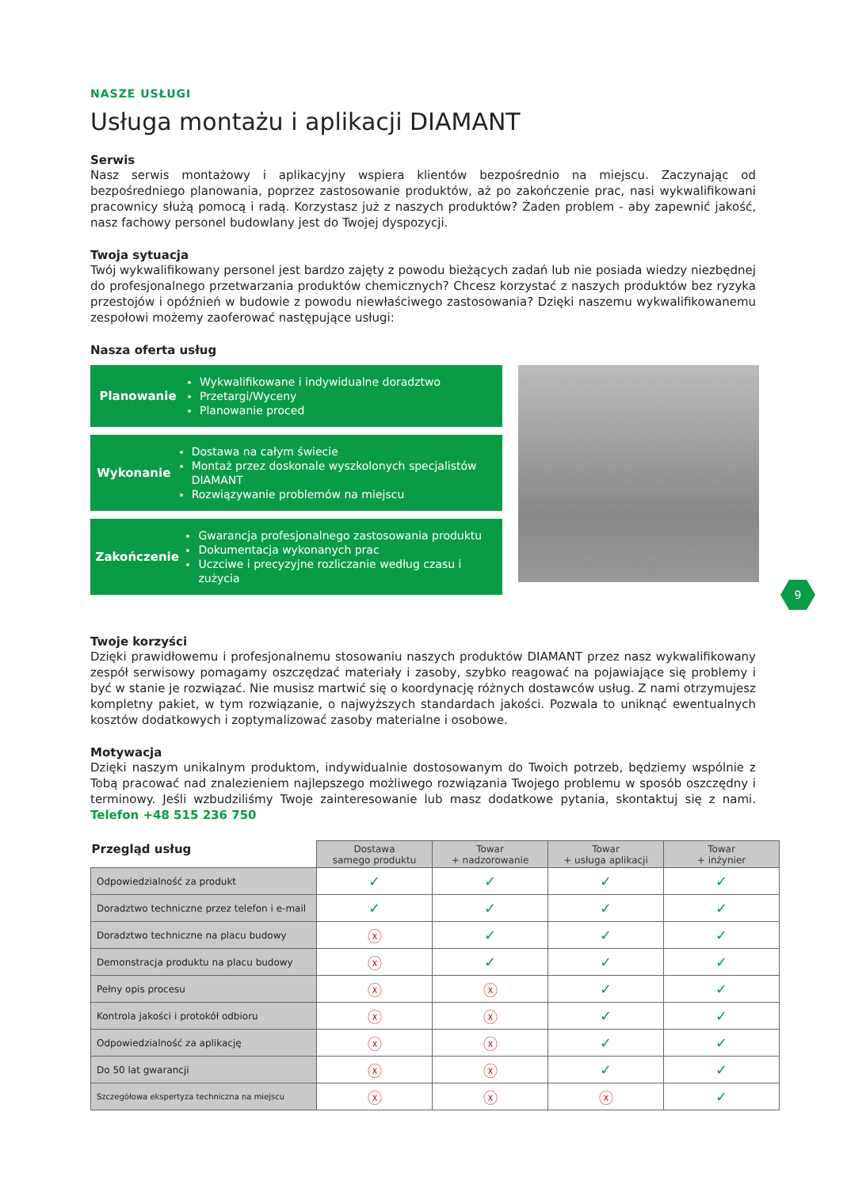NASZE USŁUGI
Usługa montażu i aplikacji DIAMANT
Serwis
Nasz serwis montażowy i aplikacyjny wspiera klientów bezpośrednio na miejscu. Zaczynając od bezpośredniego planowania, poprzez zastosowanie produktów, aż po zakończenie prac, nasi wykwalifikowani pracownicy służą pomocą i radą. Korzystasz już z naszych produktów? Żaden problem - aby zapewnić jakość, nasz fachowy personel budowlany jest do Twojej dyspozycji.
Twoja sytuacja
Twój wykwalifikowany personel jest bardzo zajęty z powodu bieżących zadań lub nie posiada wiedzy niezbędnej do profesjonalnego przetwarzania produktów chemicznych? Chcesz korzystać z naszych produktów bez ryzyka przestojów i opóźnień w budowie z powodu niewłaściwego zastosowania? Dzięki naszemu wykwalifikowanemu zespołowi możemy zaoferować następujące usługi:
Nasza oferta usług
Planowanie
Wykwalifikowane i indywidualne doradztwo
Przetargi/Wyceny
Planowanie proced
Wykonanie
Dostawa na całym świecie
Montaż przez doskonale wyszkolonych specjalistów DIAMANT
Rozwiązywanie problemów na miejscu
Zakończenie
Gwarancja profesjonalnego zastosowania produktu
Dokumentacja wykonanych prac
Uczciwe i precyzyjne rozliczanie według czasu i zużycia
9
Twoje korzyści
Dzięki prawidłowemu i profesjonalnemu stosowaniu naszych produktów DIAMANT przez nasz wykwalifikowany zespół serwisowy pomagamy oszczędzać materiały i zasoby, szybko reagować na pojawiające się problemy i być w stanie je rozwiązać. Nie musisz martwić się o koordynację różnych dostawców usług. Z nami otrzymujesz kompletny pakiet, w tym rozwiązanie, o najwyższych standardach jakości. Pozwala to uniknąć ewentualnych kosztów dodatkowych i zoptymalizować zasoby materialne i osobowe.
Motywacja
Dzięki naszym unikalnym produktom, indywidualnie dostosowanym do Twoich potrzeb, będziemy wspólnie z Tobą pracować nad znalezieniem najlepszego możliwego rozwiązania Twojego problemu w sposób oszczędny i terminowy. Jeśli wzbudziliśmy Twoje zainteresowanie lub masz dodatkowe pytania, skontaktuj się z nami. Telefon +48 515 236 750
| Przegląd usług | Dostawa samego produktu | Towar + nadzorowanie | Towar + usługa aplikacji | Towar + inżynier |
| Odpowiedzialność za produkt | ✓ | ✓ | ✓ | ✓ |
| Doradztwo techniczne przez telefon i e-mail | ✓ | ✓ | ✓ | ✓ |
| Doradztwo techniczne na placu budowy | ⓧ | ✓ | ✓ | ✓ |
| Demonstracja produktu na placu budowy | ⓧ | ✓ | ✓ | ✓ |
| Pełny opis procesu | ⓧ | ⓧ | ✓ | ✓ |
| Kontrola jakości i protokół odbioru | ⓧ | ⓧ | ✓ | ✓ |
| Odpowiedzialność za aplikację | ⓧ | ⓧ | ✓ | ✓ |
| Do 50 lat gwarancji | ⓧ | ⓧ | ✓ | ✓ |
| Szczegółowa ekspertyza techniczna na miejscu | ⓧ | ⓧ | ⓧ | ✓ |